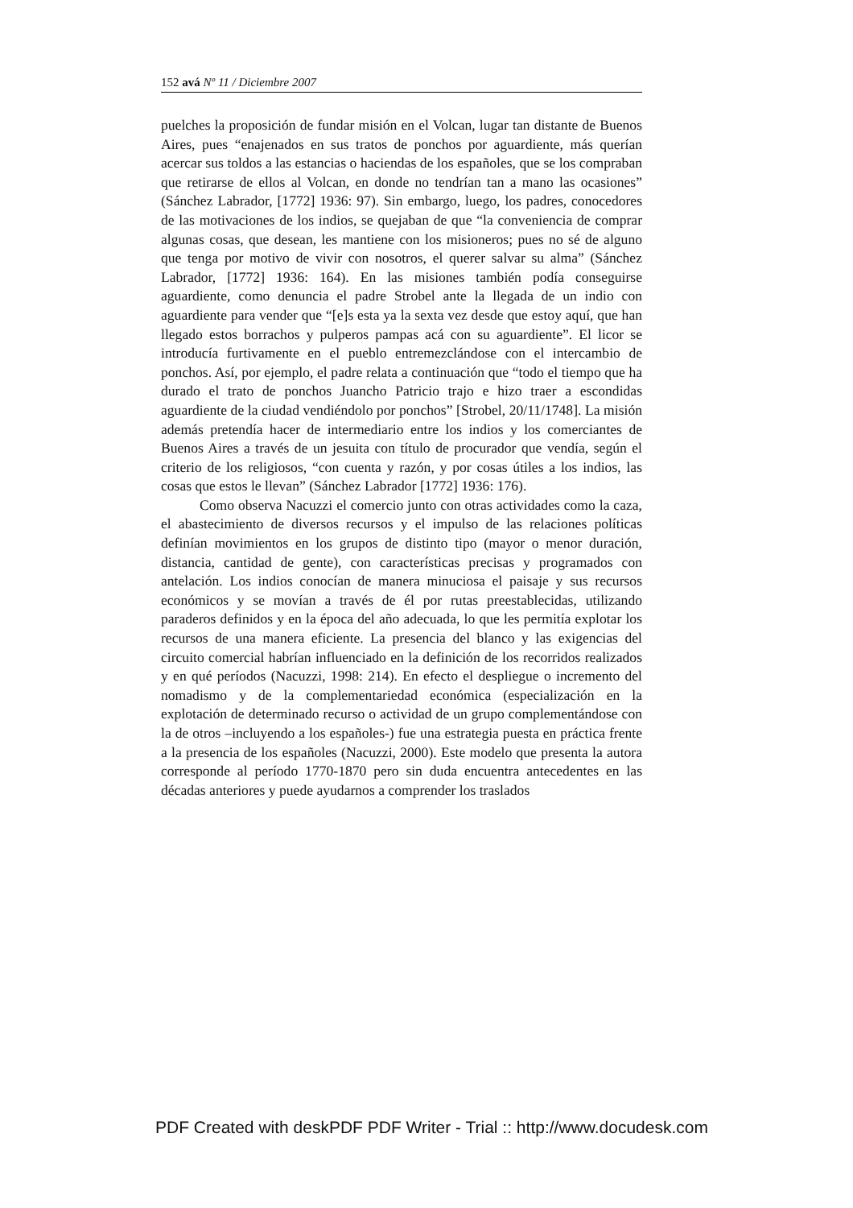152 avá Nº 11 / Diciembre 2007
puelches la proposición de fundar misión en el Volcan, lugar tan distante de Buenos Aires, pues “enajenados en sus tratos de ponchos por aguardiente, más querían acercar sus toldos a las estancias o haciendas de los españoles, que se los compraban que retirarse de ellos al Volcan, en donde no tendrían tan a mano las ocasiones” (Sánchez Labrador, [1772] 1936: 97). Sin embargo, luego, los padres, conocedores de las motivaciones de los indios, se quejaban de que “la conveniencia de comprar algunas cosas, que desean, les mantiene con los misioneros; pues no sé de alguno que tenga por motivo de vivir con nosotros, el querer salvar su alma” (Sánchez Labrador, [1772] 1936: 164). En las misiones también podía conseguirse aguardiente, como denuncia el padre Strobel ante la llegada de un indio con aguardiente para vender que “[e]s esta ya la sexta vez desde que estoy aquí, que han llegado estos borrachos y pulperos pampas acá con su aguardiente”. El licor se introducía furtivamente en el pueblo entremezclándose con el intercambio de ponchos. Así, por ejemplo, el padre relata a continuación que “todo el tiempo que ha durado el trato de ponchos Juancho Patricio trajo e hizo traer a escondidas aguardiente de la ciudad vendiéndolo por ponchos” [Strobel, 20/11/1748]. La misión además pretendía hacer de intermediario entre los indios y los comerciantes de Buenos Aires a través de un jesuita con título de procurador que vendía, según el criterio de los religiosos, “con cuenta y razón, y por cosas útiles a los indios, las cosas que estos le llevan” (Sánchez Labrador [1772] 1936: 176).
Como observa Nacuzzi el comercio junto con otras actividades como la caza, el abastecimiento de diversos recursos y el impulso de las relaciones políticas definían movimientos en los grupos de distinto tipo (mayor o menor duración, distancia, cantidad de gente), con características precisas y programados con antelación. Los indios conocían de manera minuciosa el paisaje y sus recursos económicos y se movían a través de él por rutas preestablecidas, utilizando paraderos definidos y en la época del año adecuada, lo que les permitía explotar los recursos de una manera eficiente. La presencia del blanco y las exigencias del circuito comercial habrían influenciado en la definición de los recorridos realizados y en qué períodos (Nacuzzi, 1998: 214). En efecto el despliegue o incremento del nomadismo y de la complementariedad económica (especialización en la explotación de determinado recurso o actividad de un grupo complementándose con la de otros –incluyendo a los españoles-) fue una estrategia puesta en práctica frente a la presencia de los españoles (Nacuzzi, 2000). Este modelo que presenta la autora corresponde al período 1770-1870 pero sin duda encuentra antecedentes en las décadas anteriores y puede ayudarnos a comprender los traslados
PDF Created with deskPDF PDF Writer - Trial :: http://www.docudesk.com